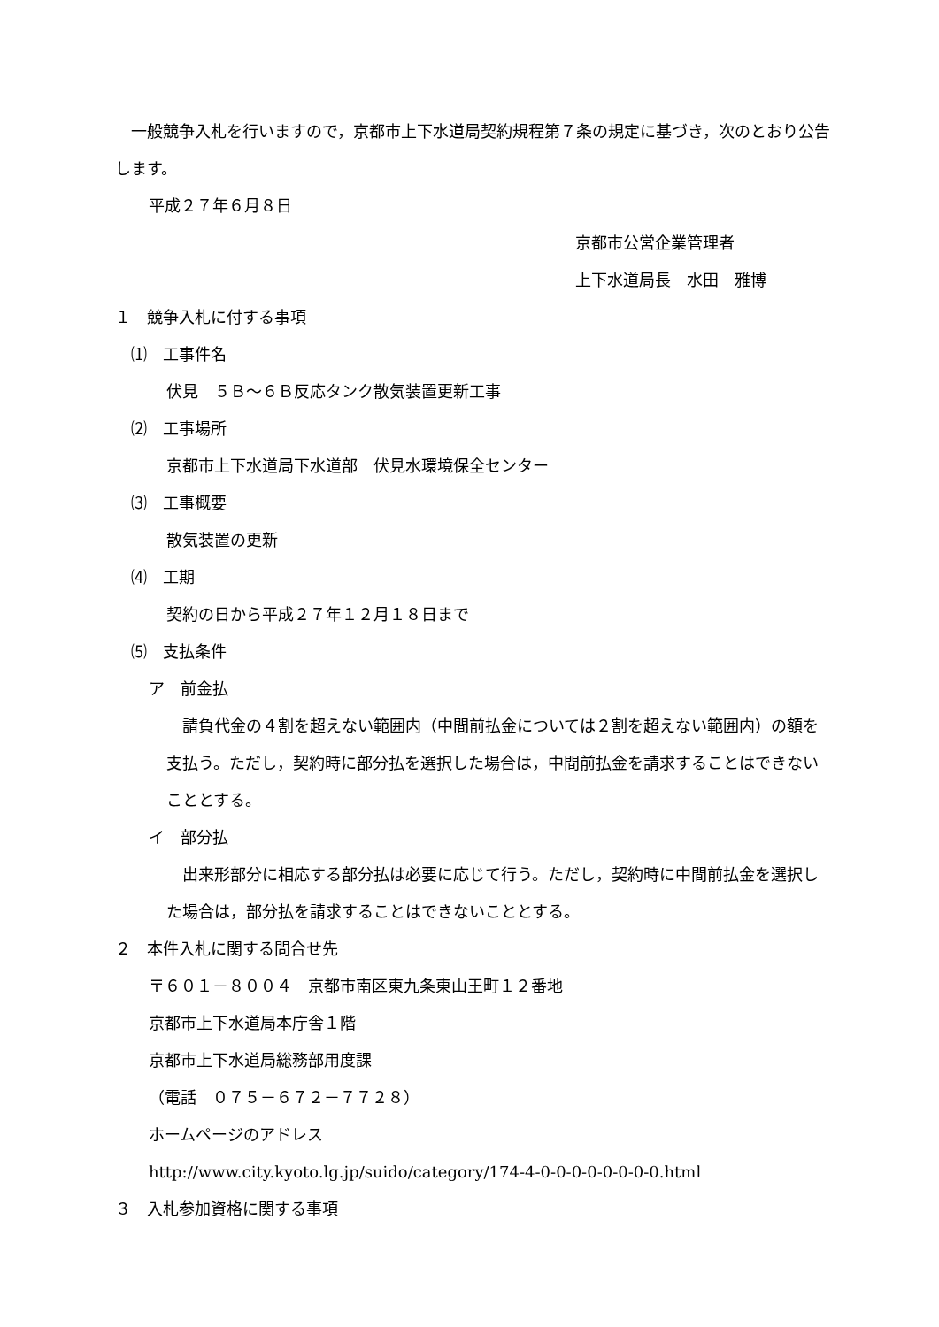一般競争入札を行いますので，京都市上下水道局契約規程第７条の規定に基づき，次のとおり公告します。
平成２７年６月８日
京都市公営企業管理者
上下水道局長　水田　雅博
１　競争入札に付する事項
　⑴　工事件名
伏見　５Ｂ～６Ｂ反応タンク散気装置更新工事
　⑵　工事場所
京都市上下水道局下水道部　伏見水環境保全センター
　⑶　工事概要
散気装置の更新
　⑷　工期
契約の日から平成２７年１２月１８日まで
　⑸　支払条件
ア　前金払
　請負代金の４割を超えない範囲内（中間前払金については２割を超えない範囲内）の額を支払う。ただし，契約時に部分払を選択した場合は，中間前払金を請求することはできないこととする。
イ　部分払
　出来形部分に相応する部分払は必要に応じて行う。ただし，契約時に中間前払金を選択した場合は，部分払を請求することはできないこととする。
２　本件入札に関する問合せ先
〒６０１－８００４　京都市南区東九条東山王町１２番地
京都市上下水道局本庁舎１階
京都市上下水道局総務部用度課
（電話　０７５－６７２－７７２８）
ホームページのアドレス
http://www.city.kyoto.lg.jp/suido/category/174-4-0-0-0-0-0-0-0-0.html
３　入札参加資格に関する事項